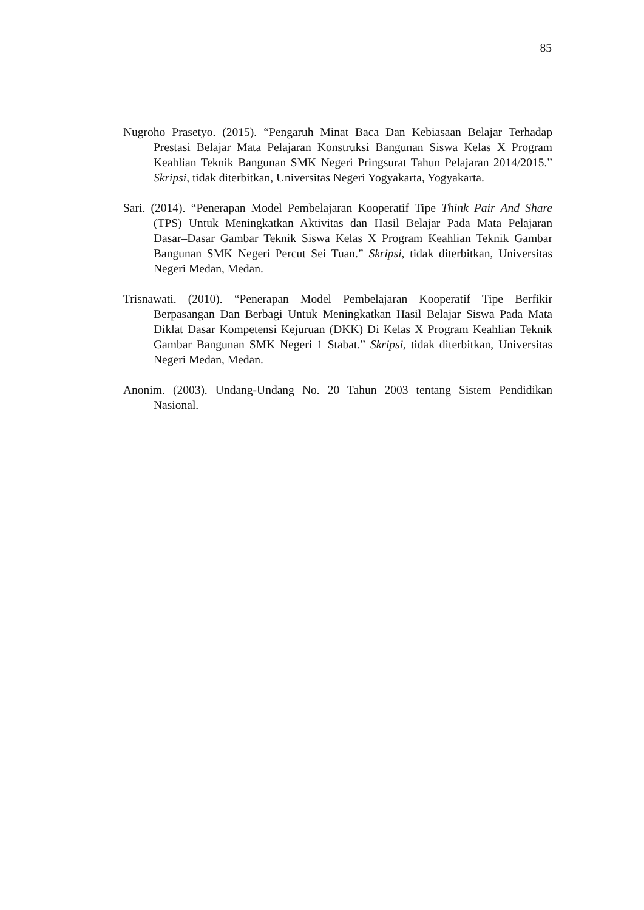85
Nugroho Prasetyo. (2015). “Pengaruh Minat Baca Dan Kebiasaan Belajar Terhadap Prestasi Belajar Mata Pelajaran Konstruksi Bangunan Siswa Kelas X Program Keahlian Teknik Bangunan SMK Negeri Pringsurat Tahun Pelajaran 2014/2015.” Skripsi, tidak diterbitkan, Universitas Negeri Yogyakarta, Yogyakarta.
Sari. (2014). “Penerapan Model Pembelajaran Kooperatif Tipe Think Pair And Share (TPS) Untuk Meningkatkan Aktivitas dan Hasil Belajar Pada Mata Pelajaran Dasar–Dasar Gambar Teknik Siswa Kelas X Program Keahlian Teknik Gambar Bangunan SMK Negeri Percut Sei Tuan.” Skripsi, tidak diterbitkan, Universitas Negeri Medan, Medan.
Trisnawati. (2010). “Penerapan Model Pembelajaran Kooperatif Tipe Berfikir Berpasangan Dan Berbagi Untuk Meningkatkan Hasil Belajar Siswa Pada Mata Diklat Dasar Kompetensi Kejuruan (DKK) Di Kelas X Program Keahlian Teknik Gambar Bangunan SMK Negeri 1 Stabat.” Skripsi, tidak diterbitkan, Universitas Negeri Medan, Medan.
Anonim. (2003). Undang-Undang No. 20 Tahun 2003 tentang Sistem Pendidikan Nasional.